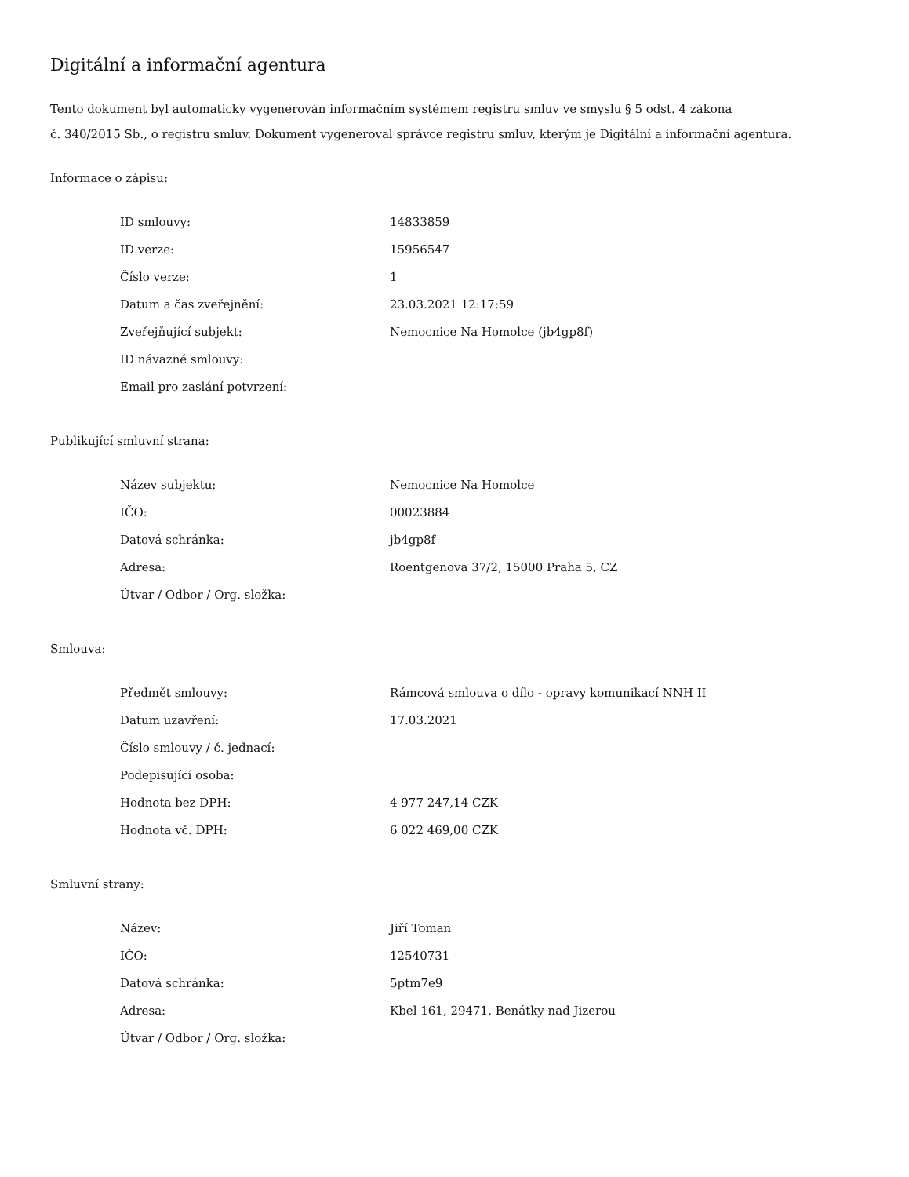Digitální a informační agentura
Tento dokument byl automaticky vygenerován informačním systémem registru smluv ve smyslu § 5 odst. 4 zákona
č. 340/2015 Sb., o registru smluv. Dokument vygeneroval správce registru smluv, kterým je Digitální a informační agentura.
Informace o zápisu:
| ID smlouvy: | 14833859 |
| ID verze: | 15956547 |
| Číslo verze: | 1 |
| Datum a čas zveřejnění: | 23.03.2021 12:17:59 |
| Zveřejňující subjekt: | Nemocnice Na Homolce (jb4gp8f) |
| ID návazné smlouvy: | |
| Email pro zaslání potvrzení: | |
Publikující smluvní strana:
| Název subjektu: | Nemocnice Na Homolce |
| IČO: | 00023884 |
| Datová schránka: | jb4gp8f |
| Adresa: | Roentgenova 37/2, 15000 Praha 5, CZ |
| Útvar / Odbor / Org. složka: | |
Smlouva:
| Předmět smlouvy: | Rámcová smlouva o dílo - opravy komunikací NNH II |
| Datum uzavření: | 17.03.2021 |
| Číslo smlouvy / č. jednací: | |
| Podepisující osoba: | |
| Hodnota bez DPH: | 4 977 247,14 CZK |
| Hodnota vč. DPH: | 6 022 469,00 CZK |
Smluvní strany:
| Název: | Jiří Toman |
| IČO: | 12540731 |
| Datová schránka: | 5ptm7e9 |
| Adresa: | Kbel 161, 29471, Benátky nad Jizerou |
| Útvar / Odbor / Org. složka: | |